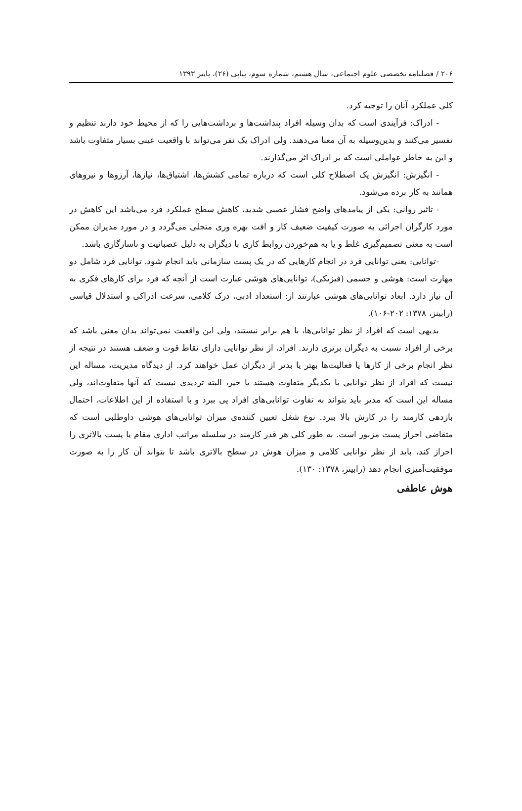۲۰۶ / فصلنامه تخصصی علوم اجتماعی، سال هشتم، شماره سوم، پیاپی (۲۶)، پاییز ۱۳۹۳
کلی عملکرد آنان را توجیه کرد.
- ادراک: فرآیندی است که بدان وسیله افراد پنداشت‌ها و برداشت‌هایی را که از محیط خود دارند تنظیم و تفسیر می‌کنند و بدین‌وسیله به آن معنا می‌دهند. ولی ادراک یک نفر می‌تواند با واقعیت عینی بسیار متفاوت باشد و این به خاطر عواملی است که بر ادراک اثر می‌گذارند.
- انگیزش: انگیزش یک اصطلاح کلی است که درباره تمامی کشش‌ها، اشتیاق‌ها، نیازها، آرزوها و نیروهای همانند به کار برده می‌شود.
- تاثیر روانی: یکی از پیامدهای واضح فشار عصبی شدید، کاهش سطح عملکرد فرد می‌باشد این کاهش در مورد کارگران اجرائی به صورت کیفیت ضعیف کار و افت بهره وری متجلی می‌گردد و در مورد مدیران ممکن است به معنی تصمیم‌گیری غلط و یا به هم‌خوردن روابط کاری با دیگران به دلیل عصبانیت و ناسازگاری باشد.
-توانایی: یعنی توانایی فرد در انجام کارهایی که در یک پست سازمانی باید انجام شود. توانایی فرد شامل دو مهارت است: هوشی و جسمی (فیزیکی)، توانایی‌های هوشی عبارت است از آنچه که فرد برای کارهای فکری به آن نیاز دارد. ابعاد توانایی‌های هوشی عبارتند از: استعداد ادبی، درک کلامی، سرعت ادراکی و استدلال قیاسی (رابینز، ۱۳۷۸: ۲۰۲-۱۰۶).
بدیهی است که افراد از نظر توانایی‌ها، با هم برابر نیستند، ولی این واقعیت نمی‌تواند بدان معنی باشد که برخی از افراد نسبت به دیگران برتری دارند. افراد، از نظر توانایی دارای نقاط قوت و ضعف هستند در نتیجه از نظر انجام برخی از کارها یا فعالیت‌ها بهتر یا بدتر از دیگران عمل خواهند کرد. از دیدگاه مدیریت، مساله این نیست که افراد از نظر توانایی با یکدیگر متفاوت هستند یا خیر، البته تردیدی نیست که آنها متفاوت‌اند، ولی مساله این است که مدیر باید بتواند به تفاوت توانایی‌های افراد پی ببرد و با استفاده از این اطلاعات، احتمال بازدهی کارمند را در کارش بالا ببرد. نوع شغل تعیین کننده‌ی میزان توانایی‌های هوشی داوطلبی است که متقاضی احراز پست مزبور است. به طور کلی هر قدر کارمند در سلسله مراتب اداری مقام یا پست بالاتری را احراز کند، باید از نظر توانایی کلامی و میزان هوش در سطح بالاتری باشد تا بتواند آن کار را به صورت موفقیت‌آمیزی انجام دهد (رابینز، ۱۳۷۸: ۱۳۰).
هوش عاطفی